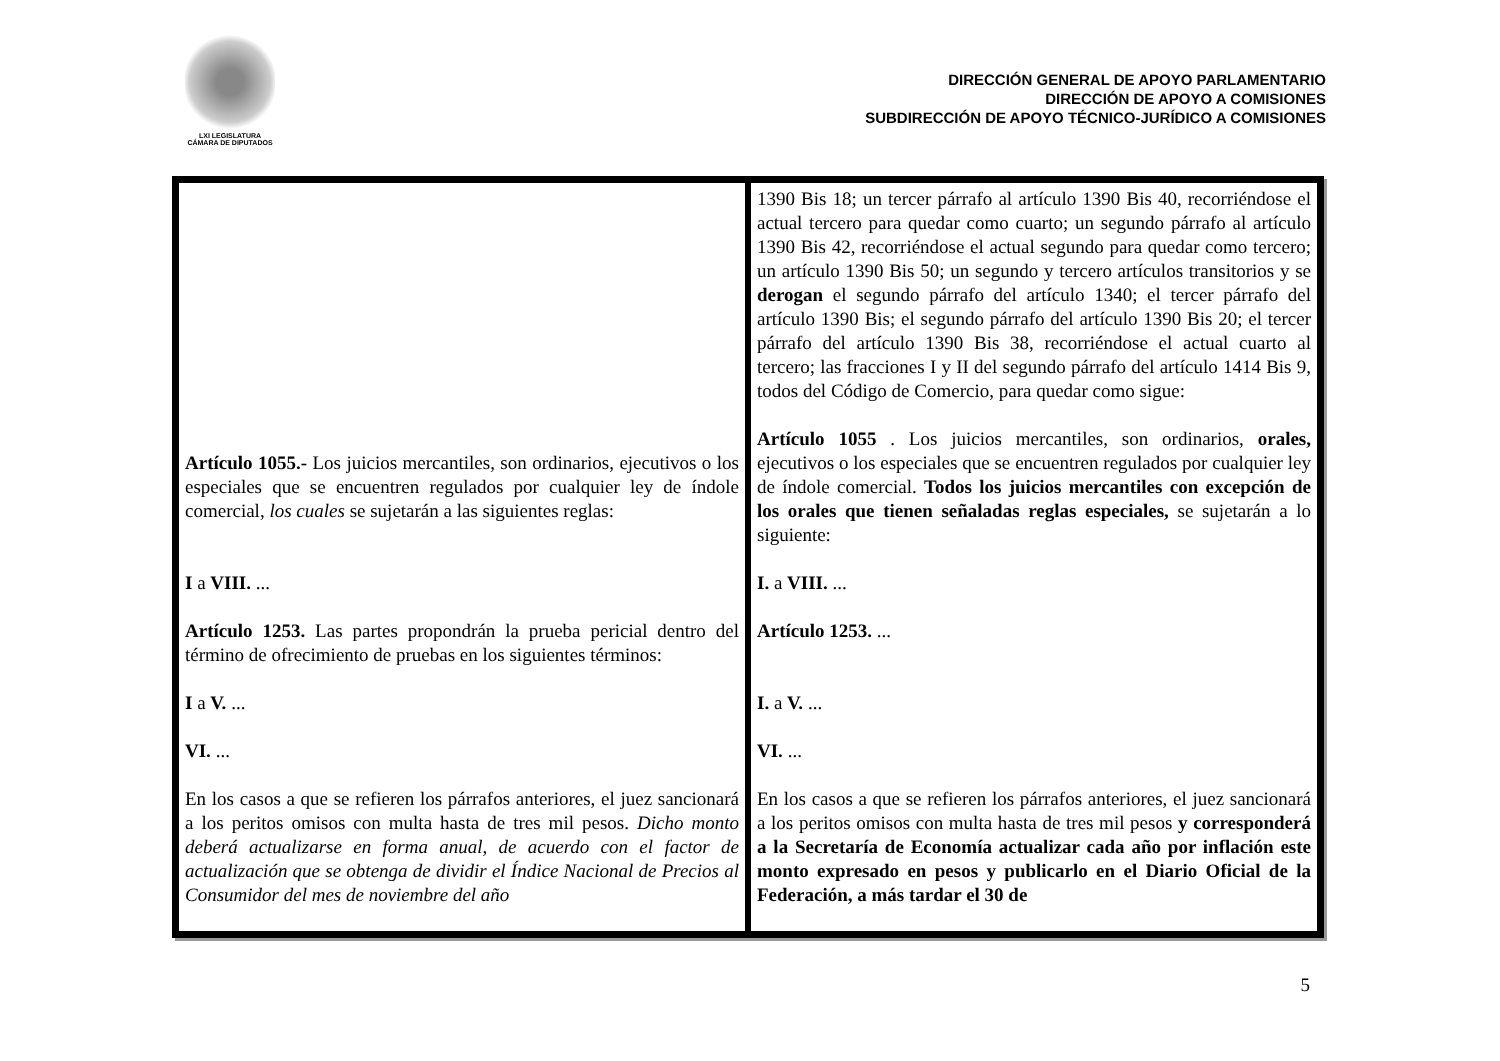LXI LEGISLATURA
CÁMARA DE DIPUTADOS
DIRECCIÓN GENERAL DE APOYO PARLAMENTARIO
DIRECCIÓN DE APOYO A COMISIONES
SUBDIRECCIÓN DE APOYO TÉCNICO-JURÍDICO A COMISIONES
| Artículo 1055.- Los juicios mercantiles, son ordinarios, ejecutivos o los especiales que se encuentren regulados por cualquier ley de índole comercial, los cuales se sujetarán a las siguientes reglas: I a VIII. ... Artículo 1253. Las partes propondrán la prueba pericial dentro del término de ofrecimiento de pruebas en los siguientes términos: I a V. ... VI. ... En los casos a que se refieren los párrafos anteriores, el juez sancionará a los peritos omisos con multa hasta de tres mil pesos. Dicho monto deberá actualizarse en forma anual, de acuerdo con el factor de actualización que se obtenga de dividir el Índice Nacional de Precios al Consumidor del mes de noviembre del año | 1390 Bis 18; un tercer párrafo al artículo 1390 Bis 40, recorriéndose el actual tercero para quedar como cuarto; un segundo párrafo al artículo 1390 Bis 42, recorriéndose el actual segundo para quedar como tercero; un artículo 1390 Bis 50; un segundo y tercero artículos transitorios y se derogan el segundo párrafo del artículo 1340; el tercer párrafo del artículo 1390 Bis; el segundo párrafo del artículo 1390 Bis 20; el tercer párrafo del artículo 1390 Bis 38, recorriéndose el actual cuarto al tercero; las fracciones I y II del segundo párrafo del artículo 1414 Bis 9, todos del Código de Comercio, para quedar como sigue: Artículo 1055 . Los juicios mercantiles, son ordinarios, orales, ejecutivos o los especiales que se encuentren regulados por cualquier ley de índole comercial. Todos los juicios mercantiles con excepción de los orales que tienen señaladas reglas especiales, se sujetarán a lo siguiente: I. a VIII. ... Artículo 1253. ... I. a V. ... VI. ... En los casos a que se refieren los párrafos anteriores, el juez sancionará a los peritos omisos con multa hasta de tres mil pesos y corresponderá a la Secretaría de Economía actualizar cada año por inflación este monto expresado en pesos y publicarlo en el Diario Oficial de la Federación, a más tardar el 30 de |
5